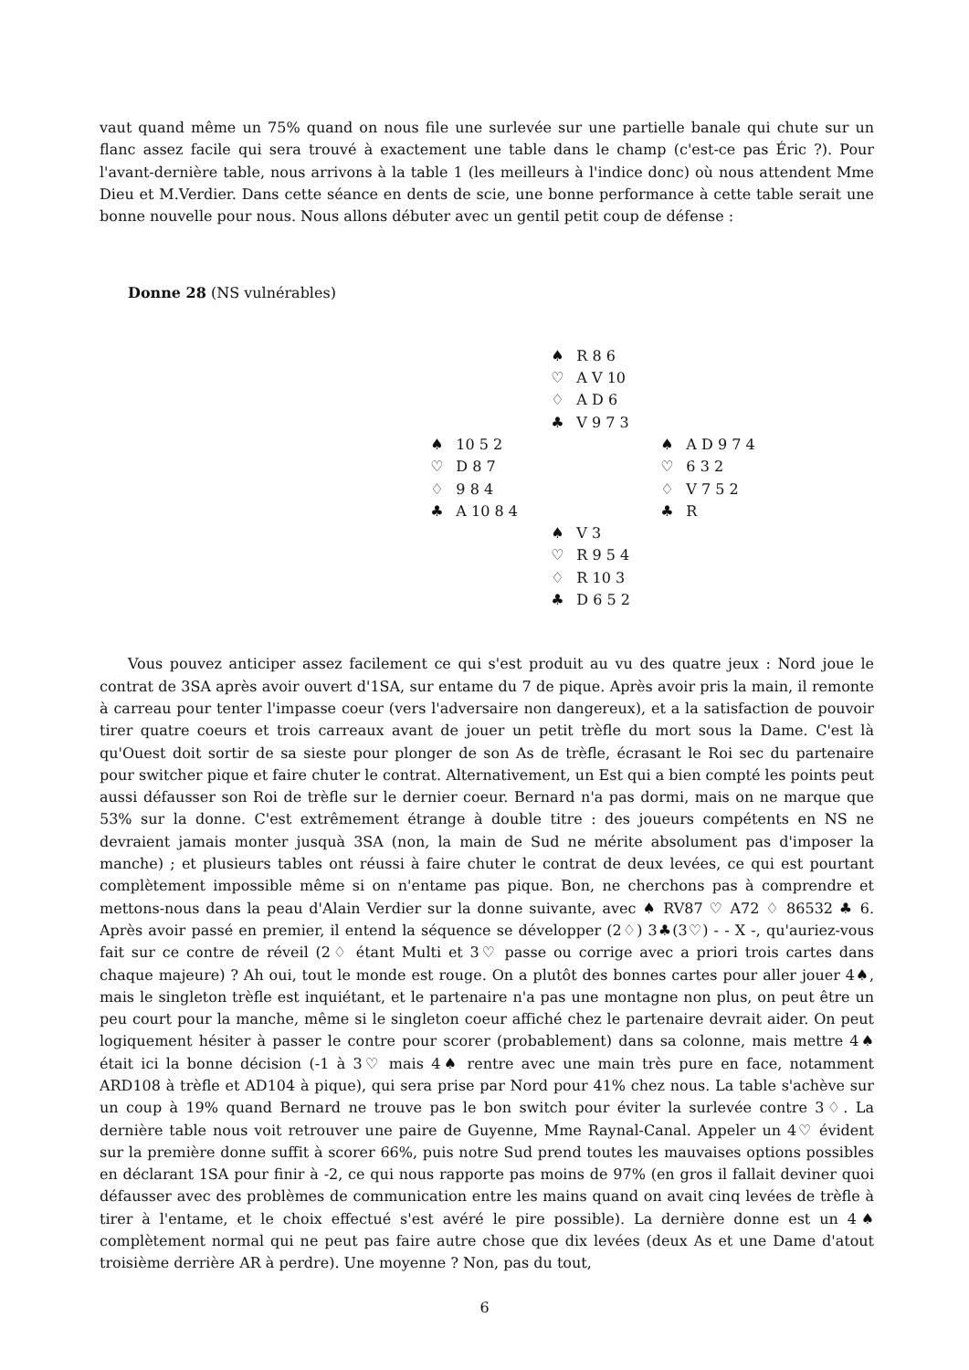vaut quand même un 75% quand on nous file une surlevée sur une partielle banale qui chute sur un flanc assez facile qui sera trouvé à exactement une table dans le champ (c'est-ce pas Éric ?). Pour l'avant-dernière table, nous arrivons à la table 1 (les meilleurs à l'indice donc) où nous attendent Mme Dieu et M.Verdier. Dans cette séance en dents de scie, une bonne performance à cette table serait une bonne nouvelle pour nous. Nous allons débuter avec un gentil petit coup de défense :
Donne 28 (NS vulnérables)
| | / ♠ / R 8 6 / / ♡ / A V 10 / / ♢ / A D 6 / / ♣ / V 9 7 3 / | |
| / ♠ / 10 5 2 / / ♡ / D 8 7 / / ♢ / 9 8 4 / / ♣ / A 10 8 4 / | | / ♠ / A D 9 7 4 / / ♡ / 6 3 2 / / ♢ / V 7 5 2 / / ♣ / R / |
| | / ♠ / V 3 / / ♡ / R 9 5 4 / / ♢ / R 10 3 / / ♣ / D 6 5 2 / | |
Vous pouvez anticiper assez facilement ce qui s'est produit au vu des quatre jeux : Nord joue le contrat de 3SA après avoir ouvert d'1SA, sur entame du 7 de pique. Après avoir pris la main, il remonte à carreau pour tenter l'impasse coeur (vers l'adversaire non dangereux), et a la satisfaction de pouvoir tirer quatre coeurs et trois carreaux avant de jouer un petit trèfle du mort sous la Dame. C'est là qu'Ouest doit sortir de sa sieste pour plonger de son As de trèfle, écrasant le Roi sec du partenaire pour switcher pique et faire chuter le contrat. Alternativement, un Est qui a bien compté les points peut aussi défausser son Roi de trèfle sur le dernier coeur. Bernard n'a pas dormi, mais on ne marque que 53% sur la donne. C'est extrêmement étrange à double titre : des joueurs compétents en NS ne devraient jamais monter jusquà 3SA (non, la main de Sud ne mérite absolument pas d'imposer la manche) ; et plusieurs tables ont réussi à faire chuter le contrat de deux levées, ce qui est pourtant complètement impossible même si on n'entame pas pique. Bon, ne cherchons pas à comprendre et mettons-nous dans la peau d'Alain Verdier sur la donne suivante, avec ♠ RV87 ♡ A72 ♢ 86532 ♣ 6. Après avoir passé en premier, il entend la séquence se développer (2♢) 3♣(3♡) - - X -, qu'auriez-vous fait sur ce contre de réveil (2♢ étant Multi et 3♡ passe ou corrige avec a priori trois cartes dans chaque majeure) ? Ah oui, tout le monde est rouge. On a plutôt des bonnes cartes pour aller jouer 4♠, mais le singleton trèfle est inquiétant, et le partenaire n'a pas une montagne non plus, on peut être un peu court pour la manche, même si le singleton coeur affiché chez le partenaire devrait aider. On peut logiquement hésiter à passer le contre pour scorer (probablement) dans sa colonne, mais mettre 4♠ était ici la bonne décision (-1 à 3♡ mais 4♠ rentre avec une main très pure en face, notamment ARD108 à trèfle et AD104 à pique), qui sera prise par Nord pour 41% chez nous. La table s'achève sur un coup à 19% quand Bernard ne trouve pas le bon switch pour éviter la surlevée contre 3♢. La dernière table nous voit retrouver une paire de Guyenne, Mme Raynal-Canal. Appeler un 4♡ évident sur la première donne suffit à scorer 66%, puis notre Sud prend toutes les mauvaises options possibles en déclarant 1SA pour finir à -2, ce qui nous rapporte pas moins de 97% (en gros il fallait deviner quoi défausser avec des problèmes de communication entre les mains quand on avait cinq levées de trèfle à tirer à l'entame, et le choix effectué s'est avéré le pire possible). La dernière donne est un 4♠ complètement normal qui ne peut pas faire autre chose que dix levées (deux As et une Dame d'atout troisième derrière AR à perdre). Une moyenne ? Non, pas du tout,
6